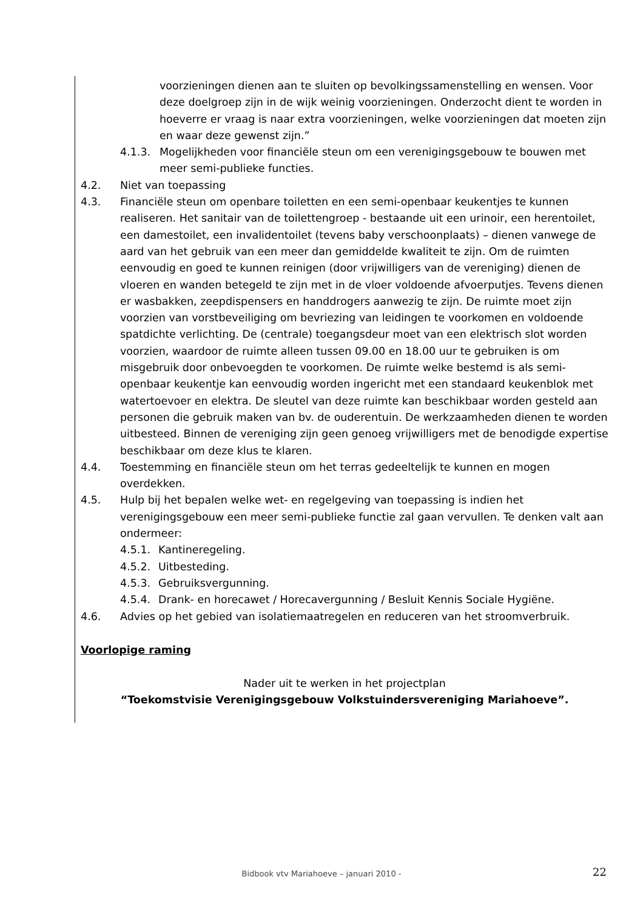voorzieningen dienen aan te sluiten op bevolkingssamenstelling en wensen. Voor deze doelgroep zijn in de wijk weinig voorzieningen. Onderzocht dient te worden in hoeverre er vraag is naar extra voorzieningen, welke voorzieningen dat moeten zijn en waar deze gewenst zijn.”
4.1.3. Mogelijkheden voor financiële steun om een verenigingsgebouw te bouwen met meer semi-publieke functies.
4.2. Niet van toepassing
4.3. Financiële steun om openbare toiletten en een semi-openbaar keukentjes te kunnen realiseren. Het sanitair van de toilettengroep - bestaande uit een urinoir, een herentoilet, een damestoilet, een invalidentoilet (tevens baby verschoonplaats) – dienen vanwege de aard van het gebruik van een meer dan gemiddelde kwaliteit te zijn. Om de ruimten eenvoudig en goed te kunnen reinigen (door vrijwilligers van de vereniging) dienen de vloeren en wanden betegeld te zijn met in de vloer voldoende afvoerputjes. Tevens dienen er wasbakken, zeepdispensers en handdrogers aanwezig te zijn. De ruimte moet zijn voorzien van vorstbeveiliging om bevriezing van leidingen te voorkomen en voldoende spatdichte verlichting. De (centrale) toegangsdeur moet van een elektrisch slot worden voorzien, waardoor de ruimte alleen tussen 09.00 en 18.00 uur te gebruiken is om misgebruik door onbevoegden te voorkomen. De ruimte welke bestemd is als semi-openbaar keukentje kan eenvoudig worden ingericht met een standaard keukenblok met watertoevoer en elektra. De sleutel van deze ruimte kan beschikbaar worden gesteld aan personen die gebruik maken van bv. de ouderentuin. De werkzaamheden dienen te worden uitbesteed. Binnen de vereniging zijn geen genoeg vrijwilligers met de benodigde expertise beschikbaar om deze klus te klaren.
4.4. Toestemming en financiële steun om het terras gedeeltelijk te kunnen en mogen overdekken.
4.5. Hulp bij het bepalen welke wet- en regelgeving van toepassing is indien het verenigingsgebouw een meer semi-publieke functie zal gaan vervullen. Te denken valt aan ondermeer:
4.5.1. Kantineregeling.
4.5.2. Uitbesteding.
4.5.3. Gebruiksvergunning.
4.5.4. Drank- en horecawet / Horecavergunning / Besluit Kennis Sociale Hygiëne.
4.6. Advies op het gebied van isolatiemaatregelen en reduceren van het stroomverbruik.
Voorlopige raming
Nader uit te werken in het projectplan
“Toekomstvisie Verenigingsgebouw Volkstuindersvereniging Mariahoeve”.
Bidbook vtv Mariahoeve – januari 2010 - 22